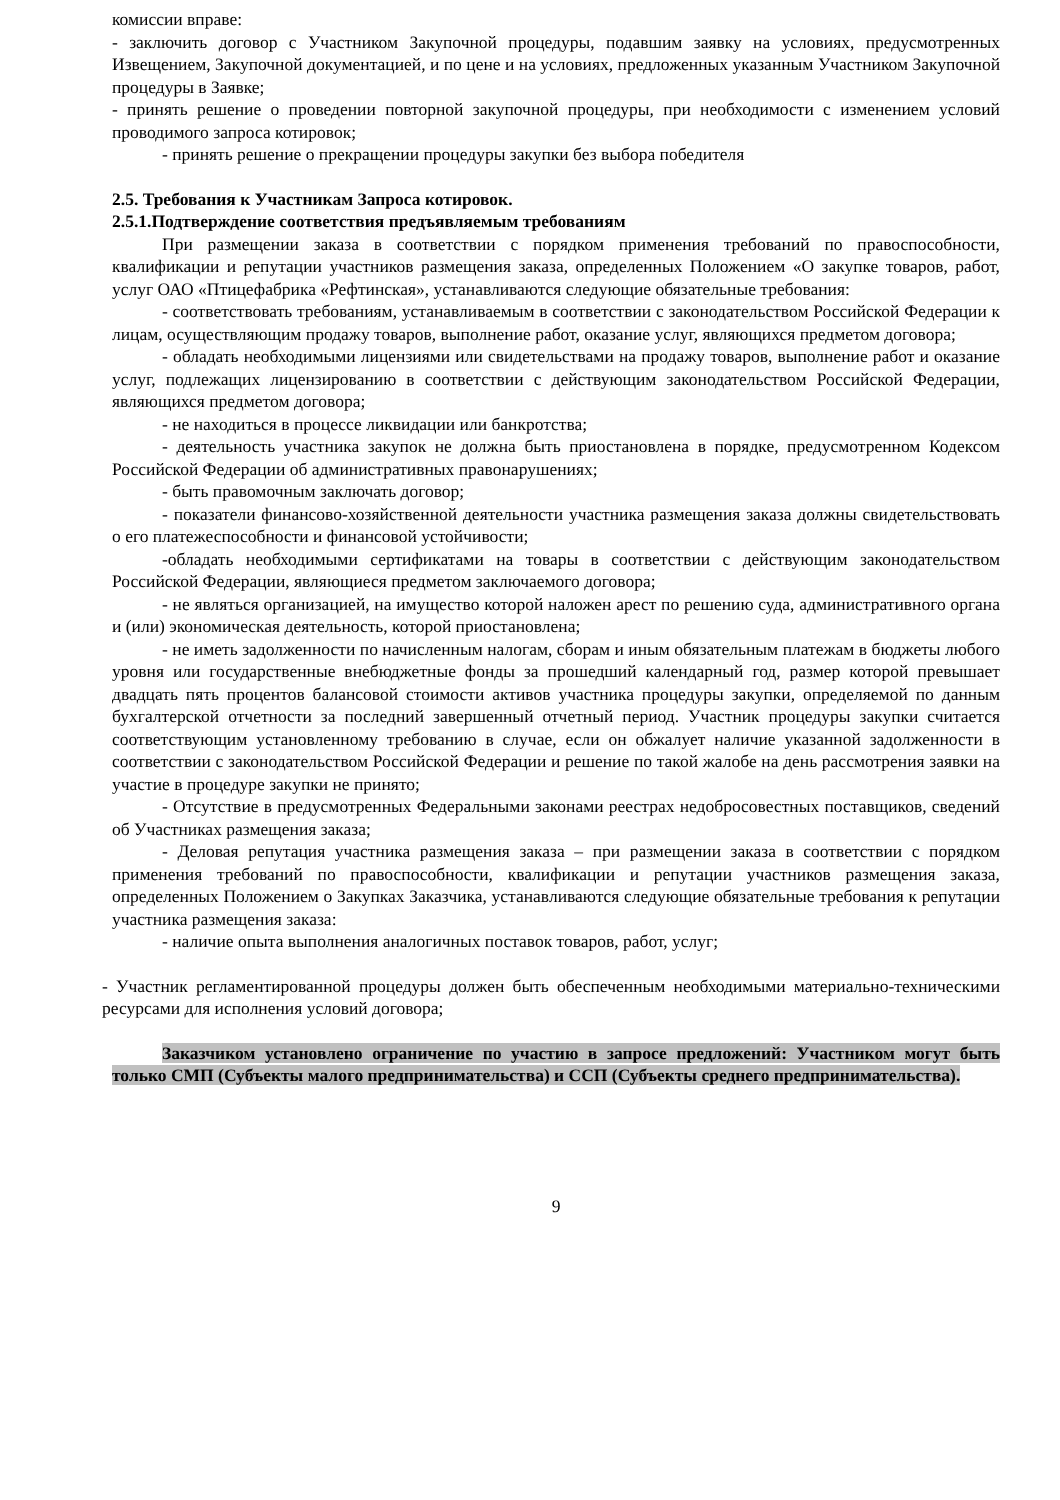комиссии вправе:
- заключить договор с Участником Закупочной процедуры, подавшим заявку на условиях, предусмотренных Извещением, Закупочной документацией, и по цене и на условиях, предложенных указанным Участником Закупочной процедуры в Заявке;
- принять решение о проведении повторной закупочной процедуры, при необходимости с изменением условий проводимого запроса котировок;
- принять решение о прекращении процедуры закупки без выбора победителя
2.5. Требования к Участникам Запроса котировок.
2.5.1.Подтверждение соответствия предъявляемым требованиям
При размещении заказа в соответствии с порядком применения требований по правоспособности, квалификации и репутации участников размещения заказа, определенных Положением «О закупке товаров, работ, услуг ОАО «Птицефабрика «Рефтинская», устанавливаются следующие обязательные требования:
- соответствовать требованиям, устанавливаемым в соответствии с законодательством Российской Федерации к лицам, осуществляющим продажу товаров, выполнение работ, оказание услуг, являющихся предметом договора;
- обладать необходимыми лицензиями или свидетельствами на продажу товаров, выполнение работ и оказание услуг, подлежащих лицензированию в соответствии с действующим законодательством Российской Федерации, являющихся предметом договора;
- не находиться в процессе ликвидации или банкротства;
- деятельность участника закупок не должна быть приостановлена в порядке, предусмотренном Кодексом Российской Федерации об административных правонарушениях;
- быть правомочным заключать договор;
- показатели финансово-хозяйственной деятельности участника размещения заказа должны свидетельствовать о его платежеспособности и финансовой устойчивости;
-обладать необходимыми сертификатами на товары в соответствии с действующим законодательством Российской Федерации, являющиеся предметом заключаемого договора;
- не являться организацией, на имущество которой наложен арест по решению суда, административного органа и (или) экономическая деятельность, которой приостановлена;
- не иметь задолженности по начисленным налогам, сборам и иным обязательным платежам в бюджеты любого уровня или государственные внебюджетные фонды за прошедший календарный год, размер которой превышает двадцать пять процентов балансовой стоимости активов участника процедуры закупки, определяемой по данным бухгалтерской отчетности за последний завершенный отчетный период. Участник процедуры закупки считается соответствующим установленному требованию в случае, если он обжалует наличие указанной задолженности в соответствии с законодательством Российской Федерации и решение по такой жалобе на день рассмотрения заявки на участие в процедуре закупки не принято;
- Отсутствие в предусмотренных Федеральными законами реестрах недобросовестных поставщиков, сведений об Участниках размещения заказа;
- Деловая репутация участника размещения заказа – при размещении заказа в соответствии с порядком применения требований по правоспособности, квалификации и репутации участников размещения заказа, определенных Положением о Закупках Заказчика, устанавливаются следующие обязательные требования к репутации участника размещения заказа:
- наличие опыта выполнения аналогичных поставок товаров, работ, услуг;
- Участник регламентированной процедуры должен быть обеспеченным необходимыми материально-техническими ресурсами для исполнения условий договора;
Заказчиком установлено ограничение по участию в запросе предложений: Участником могут быть только СМП (Субъекты малого предпринимательства) и ССП (Субъекты среднего предпринимательства).
9